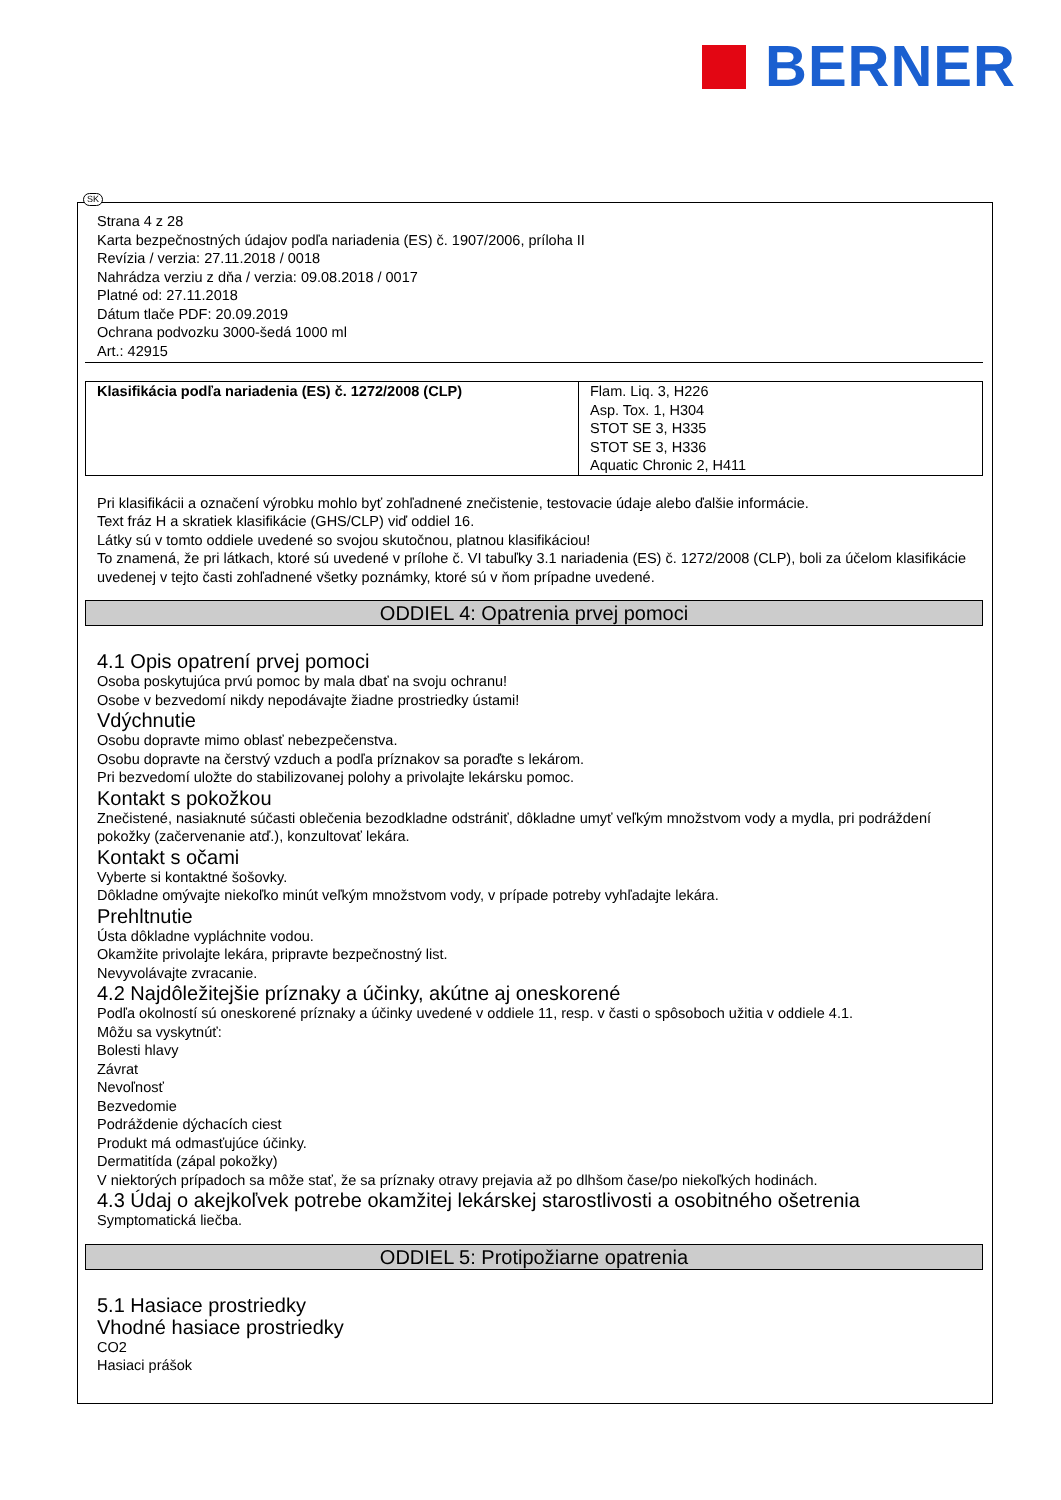BERNER
SK
Strana 4 z 28
Karta bezpečnostných údajov podľa nariadenia (ES) č. 1907/2006, príloha II
Revízia / verzia: 27.11.2018 / 0018
Nahrádza verziu z dňa / verzia: 09.08.2018 / 0017
Platné od: 27.11.2018
Dátum tlače PDF: 20.09.2019
Ochrana podvozku 3000-šedá 1000 ml
Art.: 42915
| Klasifikácia podľa nariadenia (ES) č. 1272/2008 (CLP) | Flam. Liq. 3, H226 Asp. Tox. 1, H304 STOT SE 3, H335 STOT SE 3, H336 Aquatic Chronic 2, H411 |
Pri klasifikácii a označení výrobku mohlo byť zohľadnené znečistenie, testovacie údaje alebo ďalšie informácie.
Text fráz H a skratiek klasifikácie (GHS/CLP) viď oddiel 16.
Látky sú v tomto oddiele uvedené so svojou skutočnou, platnou klasifikáciou!
To znamená, že pri látkach, ktoré sú uvedené v prílohe č. VI tabuľky 3.1 nariadenia (ES) č. 1272/2008 (CLP), boli za účelom klasifikácie uvedenej v tejto časti zohľadnené všetky poznámky, ktoré sú v ňom prípadne uvedené.
ODDIEL 4: Opatrenia prvej pomoci
4.1 Opis opatrení prvej pomoci
Osoba poskytujúca prvú pomoc by mala dbať na svoju ochranu!
Osobe v bezvedomí nikdy nepodávajte žiadne prostriedky ústami!
Vdýchnutie
Osobu dopravte mimo oblasť nebezpečenstva.
Osobu dopravte na čerstvý vzduch a podľa príznakov sa poraďte s lekárom.
Pri bezvedomí uložte do stabilizovanej polohy a privolajte lekársku pomoc.
Kontakt s pokožkou
Znečistené, nasiaknuté súčasti oblečenia bezodkladne odstrániť, dôkladne umyť veľkým množstvom vody a mydla, pri podráždení pokožky (začervenanie atď.), konzultovať lekára.
Kontakt s očami
Vyberte si kontaktné šošovky.
Dôkladne omývajte niekoľko minút veľkým množstvom vody, v prípade potreby vyhľadajte lekára.
Prehltnutie
Ústa dôkladne vypláchnite vodou.
Okamžite privolajte lekára, pripravte bezpečnostný list.
Nevyvolávajte zvracanie.
4.2 Najdôležitejšie príznaky a účinky, akútne aj oneskorené
Podľa okolností sú oneskorené príznaky a účinky uvedené v oddiele 11, resp. v časti o spôsoboch užitia v oddiele 4.1.
Môžu sa vyskytnúť:
Bolesti hlavy
Závrat
Nevoľnosť
Bezvedomie
Podráždenie dýchacích ciest
Produkt má odmasťujúce účinky.
Dermatitída (zápal pokožky)
V niektorých prípadoch sa môže stať, že sa príznaky otravy prejavia až po dlhšom čase/po niekoľkých hodinách.
4.3 Údaj o akejkoľvek potrebe okamžitej lekárskej starostlivosti a osobitného ošetrenia
Symptomatická liečba.
ODDIEL 5: Protipožiarne opatrenia
5.1 Hasiace prostriedky
Vhodné hasiace prostriedky
CO2
Hasiaci prášok